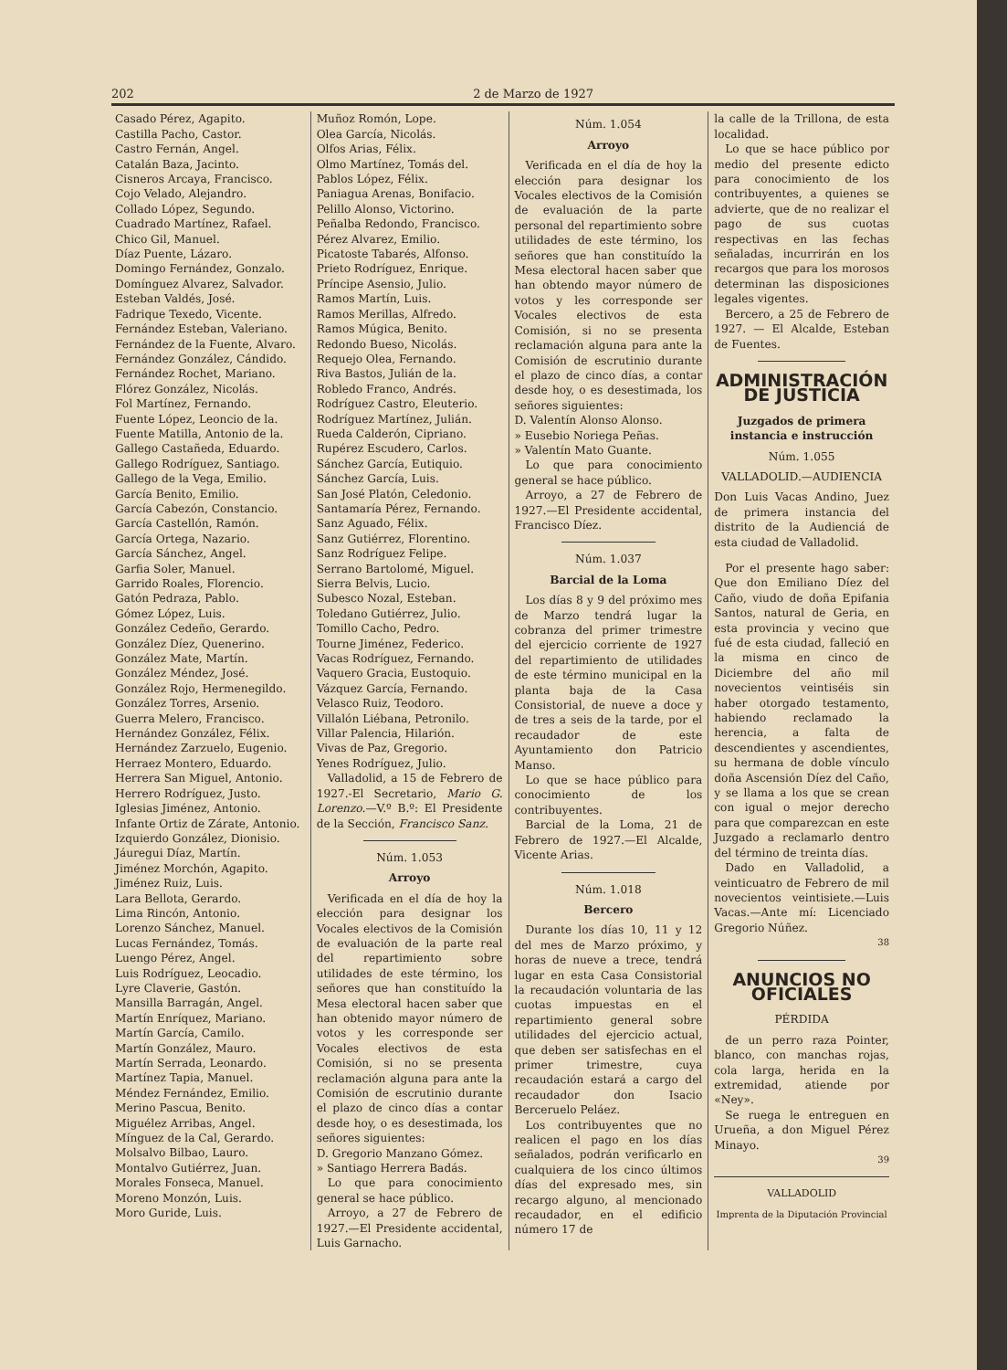202 2 de Marzo de 1927
Casado Pérez, Agapito.
Castilla Pacho, Castor.
Castro Fernán, Angel.
Catalán Baza, Jacinto.
Cisneros Arcaya, Francisco.
Cojo Velado, Alejandro.
Collado López, Segundo.
Cuadrado Martínez, Rafael.
Chico Gil, Manuel.
Díaz Puente, Lázaro.
Domingo Fernández, Gonzalo.
Domínguez Alvarez, Salvador.
Esteban Valdés, José.
Fadrique Texedo, Vicente.
Fernández Esteban, Valeriano.
Fernández de la Fuente, Alvaro.
Fernández González, Cándido.
Fernández Rochet, Mariano.
Flórez González, Nicolás.
Fol Martínez, Fernando.
Fuente López, Leoncio de la.
Fuente Matilla, Antonio de la.
Gallego Castañeda, Eduardo.
Gallego Rodríguez, Santiago.
Gallego de la Vega, Emilio.
García Benito, Emilio.
García Cabezón, Constancio.
García Castellón, Ramón.
García Ortega, Nazario.
García Sánchez, Angel.
Garfia Soler, Manuel.
Garrido Roales, Florencio.
Gatón Pedraza, Pablo.
Gómez López, Luis.
González Cedeño, Gerardo.
González Díez, Quenerino.
González Mate, Martín.
González Méndez, José.
González Rojo, Hermenegildo.
González Torres, Arsenio.
Guerra Melero, Francisco.
Hernández González, Félix.
Hernández Zarzuelo, Eugenio.
Herraez Montero, Eduardo.
Herrera San Miguel, Antonio.
Herrero Rodríguez, Justo.
Iglesias Jiménez, Antonio.
Infante Ortiz de Zárate, Antonio.
Izquierdo González, Dionisio.
Jáuregui Díaz, Martín.
Jiménez Morchón, Agapito.
Jiménez Ruiz, Luis.
Lara Bellota, Gerardo.
Lima Rincón, Antonio.
Lorenzo Sánchez, Manuel.
Lucas Fernández, Tomás.
Luengo Pérez, Angel.
Luis Rodríguez, Leocadio.
Lyre Claverie, Gastón.
Mansilla Barragán, Angel.
Martín Enríquez, Mariano.
Martín García, Camilo.
Martín González, Mauro.
Martín Serrada, Leonardo.
Martínez Tapia, Manuel.
Méndez Fernández, Emilio.
Merino Pascua, Benito.
Miguélez Arribas, Angel.
Mínguez de la Cal, Gerardo.
Molsalvo Bilbao, Lauro.
Montalvo Gutiérrez, Juan.
Morales Fonseca, Manuel.
Moreno Monzón, Luis.
Moro Guride, Luis.
Muñoz Romón, Lope.
Olea García, Nicolás.
Olfos Arias, Félix.
Olmo Martínez, Tomás del.
Pablos López, Félix.
Paniagua Arenas, Bonifacio.
Pelillo Alonso, Victorino.
Peñalba Redondo, Francisco.
Pérez Alvarez, Emilio.
Picatoste Tabarés, Alfonso.
Prieto Rodríguez, Enrique.
Príncipe Asensio, Julio.
Ramos Martín, Luis.
Ramos Merillas, Alfredo.
Ramos Múgica, Benito.
Redondo Bueso, Nicolás.
Requejo Olea, Fernando.
Riva Bastos, Julián de la.
Robledo Franco, Andrés.
Rodríguez Castro, Eleuterio.
Rodríguez Martínez, Julián.
Rueda Calderón, Cipriano.
Rupérez Escudero, Carlos.
Sánchez García, Eutiquio.
Sánchez García, Luis.
San José Platón, Celedonio.
Santamaría Pérez, Fernando.
Sanz Aguado, Félix.
Sanz Gutiérrez, Florentino.
Sanz Rodríguez Felipe.
Serrano Bartolomé, Miguel.
Sierra Belvis, Lucio.
Subesco Nozal, Esteban.
Toledano Gutiérrez, Julio.
Tomillo Cacho, Pedro.
Tourne Jiménez, Federico.
Vacas Rodríguez, Fernando.
Vaquero Gracia, Eustoquio.
Vázquez García, Fernando.
Velasco Ruiz, Teodoro.
Villalón Liébana, Petronilo.
Villar Palencia, Hilarión.
Vivas de Paz, Gregorio.
Yenes Rodríguez, Julio.
Valladolid, a 15 de Febrero de 1927.-El Secretario, Mario G. Lorenzo.—V.º B.º: El Presidente de la Sección, Francisco Sanz.
Núm. 1.053
Arroyo
Verificada en el día de hoy la elección para designar los Vocales electivos de la Comisión de evaluación de la parte real del repartimiento sobre utilidades de este término, los señores que han constituído la Mesa electoral hacen saber que han obtenido mayor número de votos y les corresponde ser Vocales electivos de esta Comisión, si no se presenta reclamación alguna para ante la Comisión de escrutinio durante el plazo de cinco días a contar desde hoy, o es desestimada, los señores siguientes:
D. Gregorio Manzano Gómez.
» Santiago Herrera Badás.
Lo que para conocimiento general se hace público.
Arroyo, a 27 de Febrero de 1927.—El Presidente accidental, Luis Garnacho.
Núm. 1.054
Arroyo
Verificada en el día de hoy la elección para designar los Vocales electivos de la Comisión de evaluación de la parte personal del repartimiento sobre utilidades de este término, los señores que han constituído la Mesa electoral hacen saber que han obtendo mayor número de votos y les corresponde ser Vocales electivos de esta Comisión, si no se presenta reclamación alguna para ante la Comisión de escrutinio durante el plazo de cinco días, a contar desde hoy, o es desestimada, los señores siguientes:
D. Valentín Alonso Alonso.
» Eusebio Noriega Peñas.
» Valentín Mato Guante.
Lo que para conocimiento general se hace público.
Arroyo, a 27 de Febrero de 1927.—El Presidente accidental, Francisco Díez.
Núm. 1.037
Barcial de la Loma
Los días 8 y 9 del próximo mes de Marzo tendrá lugar la cobranza del primer trimestre del ejercicio corriente de 1927 del repartimiento de utilidades de este término municipal en la planta baja de la Casa Consistorial, de nueve a doce y de tres a seis de la tarde, por el recaudador de este Ayuntamiento don Patricio Manso.
Lo que se hace público para conocimiento de los contribuyentes.
Barcial de la Loma, 21 de Febrero de 1927.—El Alcalde, Vicente Arias.
Núm. 1.018
Bercero
Durante los días 10, 11 y 12 del mes de Marzo próximo, y horas de nueve a trece, tendrá lugar en esta Casa Consistorial la recaudación voluntaria de las cuotas impuestas en el repartimiento general sobre utilidades del ejercicio actual, que deben ser satisfechas en el primer trimestre, cuya recaudación estará a cargo del recaudador don Isacio Berceruelo Peláez.
Los contribuyentes que no realicen el pago en los días señalados, podrán verificarlo en cualquiera de los cinco últimos días del expresado mes, sin recargo alguno, al mencionado recaudador, en el edificio número 17 de
la calle de la Trillona, de esta localidad.
Lo que se hace público por medio del presente edicto para conocimiento de los contribuyentes, a quienes se advierte, que de no realizar el pago de sus cuotas respectivas en las fechas señaladas, incurrirán en los recargos que para los morosos determinan las disposiciones legales vigentes.
Bercero, a 25 de Febrero de 1927. — El Alcalde, Esteban de Fuentes.
ADMINISTRACIÓN DE JUSTICIA
Juzgados de primera instancia e instrucción
Núm. 1.055
VALLADOLID.—AUDIENCIA
Don Luis Vacas Andino, Juez de primera instancia del distrito de la Audienciá de esta ciudad de Valladolid.
Por el presente hago saber: Que don Emiliano Díez del Caño, viudo de doña Epifania Santos, natural de Geria, en esta provincia y vecino que fué de esta ciudad, falleció en la misma en cinco de Diciembre del año mil novecientos veintiséis sin haber otorgado testamento, habiendo reclamado la herencia, a falta de descendientes y ascendientes, su hermana de doble vínculo doña Ascensión Díez del Caño, y se llama a los que se crean con igual o mejor derecho para que comparezcan en este Juzgado a reclamarlo dentro del término de treinta días.
Dado en Valladolid, a veinticuatro de Febrero de mil novecientos veintisiete.—Luis Vacas.—Ante mí: Licenciado Gregorio Núñez.
38
ANUNCIOS NO OFICIALES
PÉRDIDA
de un perro raza Pointer, blanco, con manchas rojas, cola larga, herida en la extremidad, atiende por «Ney».
Se ruega le entreguen en Urueña, a don Miguel Pérez Minayo.
39
VALLADOLID
Imprenta de la Diputación Provincial